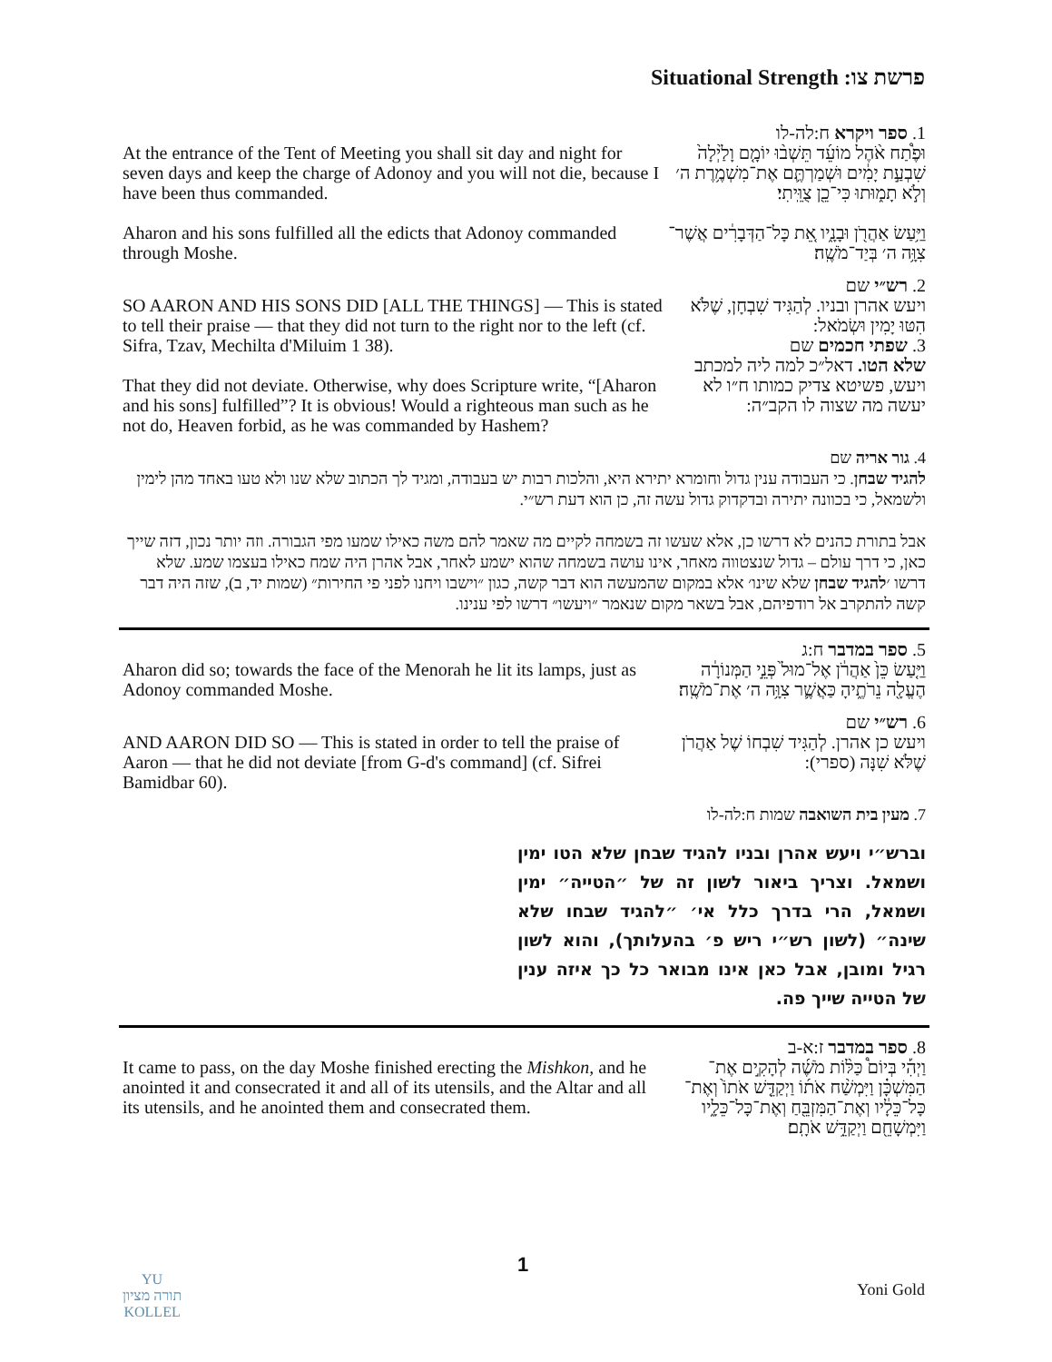Situational Strength פרשת צו:
At the entrance of the Tent of Meeting you shall sit day and night for seven days and keep the charge of Adonoy and you will not die, because I have been thus commanded.
Aharon and his sons fulfilled all the edicts that Adonoy commanded through Moshe.
1. ספר ויקרא ח:לה-לו
וּפֶ֩תַח אֹ֨הֶל מוֹעֵ֜ד תֵּשְׁב֨וּ יוֹמָ֤ם וָלַ֙יְלָה֙ שִׁבְעַ֣ת יָמִ֔ים וּשְׁמַרְתֶּ֛ם אֶת־מִשְׁמֶ֥רֶת ה׳ וְלֹ֣א תָמ֑וּתוּ כִּי־כֵ֖ן צֻוֵּֽיתִי׃
וַיַּ֥עַשׂ אַהֲרֹ֖ן וּבָנָ֑יו אֵ֚ת כָּל־הַדְּבָרִ֔ים אֲשֶׁר־צִוָּ֥ה ה׳ בְּיַד־מֹשֶֽׁה׃
SO AARON AND HIS SONS DID [ALL THE THINGS] — This is stated to tell their praise — that they did not turn to the right nor to the left (cf. Sifra, Tzav, Mechilta d'Miluim 1 38).
That they did not deviate. Otherwise, why does Scripture write, “[Aharon and his sons] fulfilled”? It is obvious! Would a righteous man such as he not do, Heaven forbid, as he was commanded by Hashem?
2. רש״י שם
ויעש אהרן ובניו. לְהַגִּיד שִׁבְחָן, שֶׁלֹּא הִטּוּ יָמִין וּשְׂמֹאל:
3. שפתי חכמים שם
שלא הטו. דאל״כ למה ליה למכתב ויעש, פשיטא צדיק כמותו ח״ו לא יעשה מה שצוה לו הקב״ה:
4. גור אריה שם
להגיד שבחן. כי העבודה ענין גדול וחומרא יתירא היא, והלכות רבות יש בעבודה, ומגיד לך הכתוב שלא שנו ולא טעו באחד מהן לימין ולשמאל, כי בכוונה יתירה ובדקדוק גדול עשה זה, כן הוא דעת רש״י.
אבל בתורת כהנים לא דרשו כן, אלא שעשו זה בשמחה לקיים מה שאמר להם משה כאילו שמעו מפי הגבורה. וזה יותר נכון, דזה שייך כאן, כי דרך עולם – גדול שנצטווה מאחר, אינו עושה בשמחה שהוא ישמע לאחר, אבל אהרן היה שמח כאילו בעצמו שמע. שלא דרשו ׳להגיד שבחן שלא שינו׳ אלא במקום שהמעשה הוא דבר קשה, כגון ״וישבו ויחנו לפני פי החירות״ (שמות יד, ב), שזה היה דבר קשה להתקרב אל רודפיהם, אבל בשאר מקום שנאמר ״ויעשו״ דרשו לפי ענינו.
Aharon did so; towards the face of the Menorah he lit its lamps, just as Adonoy commanded Moshe.
5. ספר במדבר ח:ג
וַיַּ֤עַשׂ כֵּן֙ אַהֲרֹ֔ן אֶל־מוּל֙ פְּנֵ֣י הַמְּנוֹרָ֔ה הֶעֱלָ֖ה נֵרֹתֶ֑יהָ כַּאֲשֶׁ֛ר צִוָּ֥ה ה׳ אֶת־מֹשֶֽׁה׃
AND AARON DID SO — This is stated in order to tell the praise of Aaron — that he did not deviate [from G-d's command] (cf. Sifrei Bamidbar 60).
6. רש״י שם
ויעש כן אהרן. לְהַגִּיד שִׁבְחוֹ שֶׁל אַהֲרֹן שֶׁלֹּא שִׁנָּה (ספרי):
7. מעין בית השואבה שמות ח:לה-לו
וברש״י ויעש אהרן ובניו להגיד שבחן שלא הטו ימין ושמאל. וצריך ביאור לשון זה של ״הטייה״ ימין ושמאל, הרי בדרך כלל אי׳ ״להגיד שבחו שלא שינה״ (לשון רש״י ריש פ׳ בהעלותך), והוא לשון רגיל ומובן, אבל כאן אינו מבואר כל כך איזה ענין של הטייה שייך פה.
It came to pass, on the day Moshe finished erecting the Mishkon, and he anointed it and consecrated it and all of its utensils, and the Altar and all its utensils, and he anointed them and consecrated them.
8. ספר במדבר ז:א-ב
וַיְהִ֡י בְּיוֹם֩ כַּלּ֨וֹת מֹשֶׁ֜ה לְהָקִ֣ים אֶת־הַמִּשְׁכָּ֗ן וַיִּמְשַׁ֨ח אֹת֜וֹ וַיְקַדֵּ֤שׁ אֹתוֹ֙ וְאֶת־כָּל־כֵּלָ֔יו וְאֶת־הַמִּזְבֵּ֖חַ וְאֶת־כָּל־כֵּלָ֑יו וַיִּמְשָׁחֵ֖ם וַיְקַדֵּ֥שׁ אֹתָֽם׃
YU
תורה מציון
KOLLEL
1
Yoni Gold